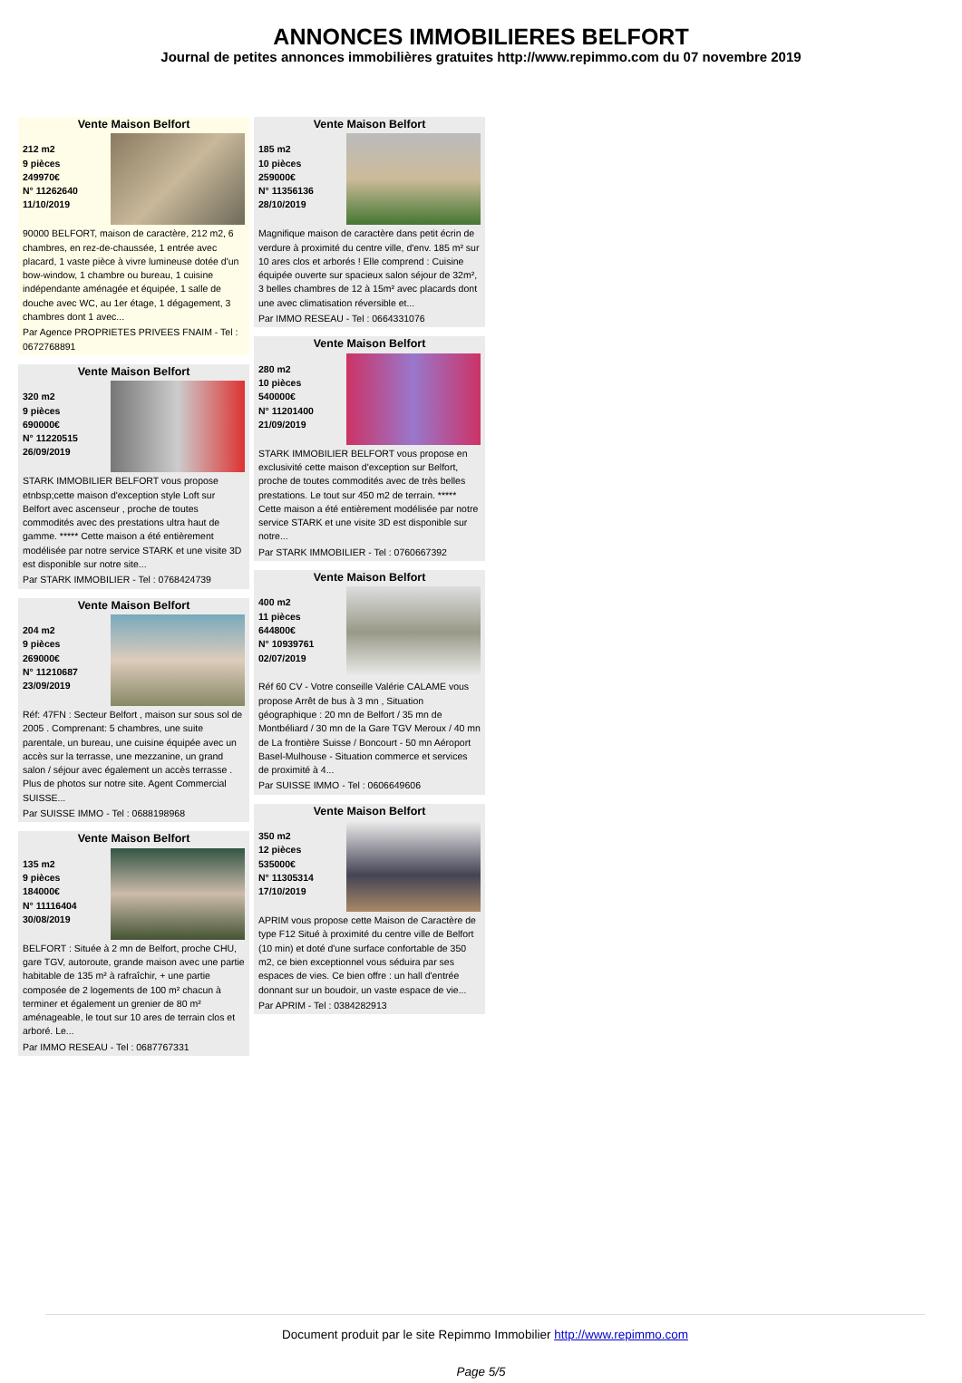ANNONCES IMMOBILIERES BELFORT
Journal de petites annonces immobilières gratuites http://www.repimmo.com du 07 novembre 2019
Vente Maison Belfort
212 m2
9 pièces
249970€
N° 11262640
11/10/2019
90000 BELFORT, maison de caractère, 212 m2, 6 chambres, en rez-de-chaussée, 1 entrée avec placard, 1 vaste pièce à vivre lumineuse dotée d'un bow-window, 1 chambre ou bureau, 1 cuisine indépendante aménagée et équipée, 1 salle de douche avec WC, au 1er étage, 1 dégagement, 3 chambres dont 1 avec...
Par Agence PROPRIETES PRIVEES FNAIM - Tel : 0672768891
Vente Maison Belfort
320 m2
9 pièces
690000€
N° 11220515
26/09/2019
STARK IMMOBILIER BELFORT vous propose etnbsp;cette maison d'exception style Loft sur Belfort avec ascenseur , proche de toutes commodités avec des prestations ultra haut de gamme. ***** Cette maison a été entièrement modélisée par notre service STARK et une visite 3D est disponible sur notre site...
Par STARK IMMOBILIER - Tel : 0768424739
Vente Maison Belfort
204 m2
9 pièces
269000€
N° 11210687
23/09/2019
Réf: 47FN : Secteur Belfort , maison sur sous sol de 2005 . Comprenant: 5 chambres, une suite parentale, un bureau, une cuisine équipée avec un accès sur la terrasse, une mezzanine, un grand salon / séjour avec également un accès terrasse . Plus de photos sur notre site. Agent Commercial SUISSE...
Par SUISSE IMMO - Tel : 0688198968
Vente Maison Belfort
135 m2
9 pièces
184000€
N° 11116404
30/08/2019
BELFORT : Située à 2 mn de Belfort, proche CHU, gare TGV, autoroute, grande maison avec une partie habitable de 135 m² à rafraîchir, + une partie composée de 2 logements de 100 m² chacun à terminer et également un grenier de 80 m² aménageable, le tout sur 10 ares de terrain clos et arboré. Le...
Par IMMO RESEAU - Tel : 0687767331
Vente Maison Belfort
185 m2
10 pièces
259000€
N° 11356136
28/10/2019
Magnifique maison de caractère dans petit écrin de verdure à proximité du centre ville, d'env. 185 m² sur 10 ares clos et arborés ! Elle comprend : Cuisine équipée ouverte sur spacieux salon séjour de 32m², 3 belles chambres de 12 à 15m² avec placards dont une avec climatisation réversible et...
Par IMMO RESEAU - Tel : 0664331076
Vente Maison Belfort
280 m2
10 pièces
540000€
N° 11201400
21/09/2019
STARK IMMOBILIER BELFORT vous propose en exclusivité cette maison d'exception sur Belfort, proche de toutes commodités avec de très belles prestations. Le tout sur 450 m2 de terrain. ***** Cette maison a été entièrement modélisée par notre service STARK et une visite 3D est disponible sur notre...
Par STARK IMMOBILIER - Tel : 0760667392
Vente Maison Belfort
400 m2
11 pièces
644800€
N° 10939761
02/07/2019
Réf 60 CV - Votre conseille Valérie CALAME vous propose Arrêt de bus à 3 mn , Situation géographique : 20 mn de Belfort / 35 mn de Montbéliard / 30 mn de la Gare TGV Meroux / 40 mn de La frontière Suisse / Boncourt - 50 mn Aéroport Basel-Mulhouse - Situation commerce et services de proximité à 4...
Par SUISSE IMMO - Tel : 0606649606
Vente Maison Belfort
350 m2
12 pièces
535000€
N° 11305314
17/10/2019
APRIM vous propose cette Maison de Caractère de type F12 Situé à proximité du centre ville de Belfort (10 min) et doté d'une surface confortable de 350 m2, ce bien exceptionnel vous séduira par ses espaces de vies. Ce bien offre : un hall d'entrée donnant sur un boudoir, un vaste espace de vie...
Par APRIM - Tel : 0384282913
Document produit par le site Repimmo Immobilier http://www.repimmo.com
Page 5/5